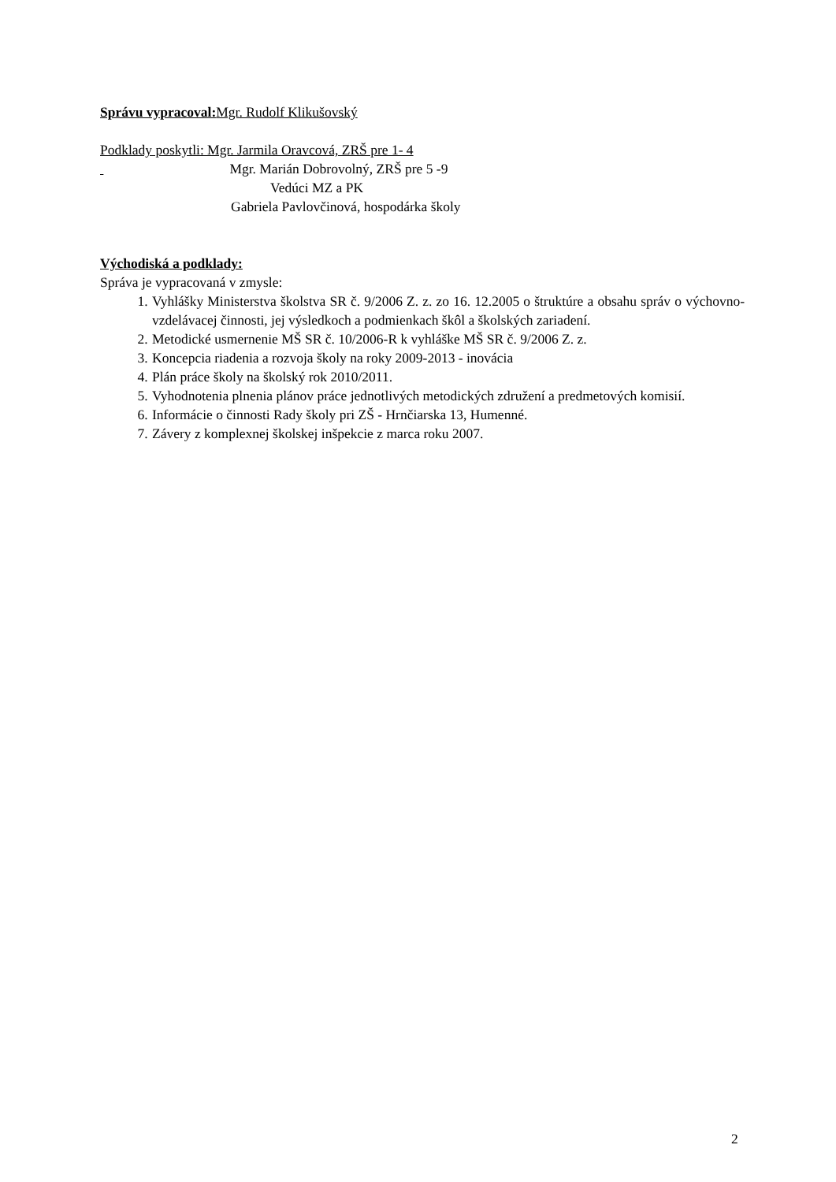Správu vypracoval: Mgr. Rudolf Klikušovský
Podklady poskytli: Mgr. Jarmila Oravcová, ZRŠ pre 1- 4
Mgr. Marián Dobrovolný, ZRŠ pre 5 -9
Vedúci MZ a PK
Gabriela Pavlovčinová, hospodárka školy
Východiská a podklady:
Správa je vypracovaná v zmysle:
1. Vyhlášky Ministerstva školstva SR č. 9/2006 Z. z. zo 16. 12.2005 o štruktúre a obsahu správ o výchovno-vzdelávacej činnosti, jej výsledkoch a podmienkach škôl a školských zariadení.
2. Metodické usmernenie MŠ SR č. 10/2006-R k vyhláške MŠ SR č. 9/2006 Z. z.
3. Koncepcia riadenia a rozvoja školy na roky 2009-2013 - inovácia
4. Plán práce školy na školský rok 2010/2011.
5. Vyhodnotenia plnenia plánov práce jednotlivých metodických združení a predmetových komisií.
6. Informácie o činnosti Rady školy pri ZŠ - Hrnčiarska 13, Humenné.
7. Závery z komplexnej školskej inšpekcie z marca roku 2007.
2